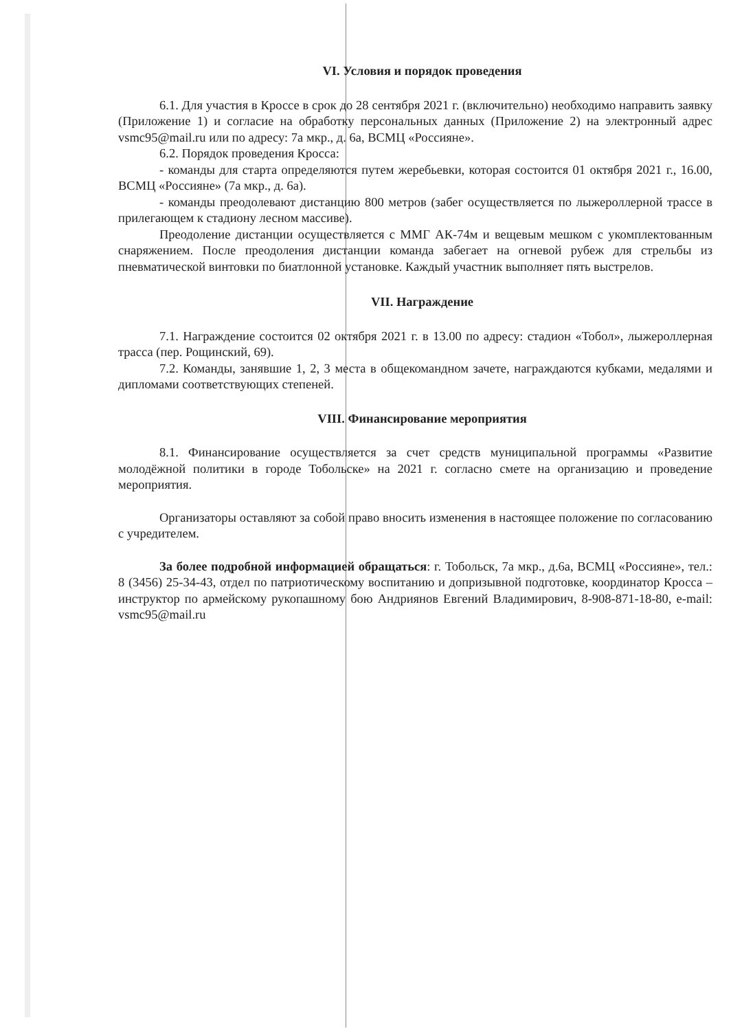VI. Условия и порядок проведения
6.1. Для участия в Кроссе в срок до 28 сентября 2021 г. (включительно) необходимо направить заявку (Приложение 1) и согласие на обработку персональных данных (Приложение 2) на электронный адрес vsmc95@mail.ru или по адресу: 7а мкр., д. 6а, ВСМЦ «Россияне».
6.2. Порядок проведения Кросса:
- команды для старта определяются путем жеребьевки, которая состоится 01 октября 2021 г., 16.00, ВСМЦ «Россияне» (7а мкр., д. 6а).
- команды преодолевают дистанцию 800 метров (забег осуществляется по лыжероллерной трассе в прилегающем к стадиону лесном массиве).
Преодоление дистанции осуществляется с ММГ АК-74м и вещевым мешком с укомплектованным снаряжением. После преодоления дистанции команда забегает на огневой рубеж для стрельбы из пневматической винтовки по биатлонной установке. Каждый участник выполняет пять выстрелов.
VII. Награждение
7.1. Награждение состоится 02 октября 2021 г. в 13.00 по адресу: стадион «Тобол», лыжероллерная трасса (пер. Рощинский, 69).
7.2. Команды, занявшие 1, 2, 3 места в общекомандном зачете, награждаются кубками, медалями и дипломами соответствующих степеней.
VIII. Финансирование мероприятия
8.1. Финансирование осуществляется за счет средств муниципальной программы «Развитие молодёжной политики в городе Тобольске» на 2021 г. согласно смете на организацию и проведение мероприятия.
Организаторы оставляют за собой право вносить изменения в настоящее положение по согласованию с учредителем.
За более подробной информацией обращаться: г. Тобольск, 7а мкр., д.6а, ВСМЦ «Россияне», тел.: 8 (3456) 25-34-43, отдел по патриотическому воспитанию и допризывной подготовке, координатор Кросса – инструктор по армейскому рукопашному бою Андриянов Евгений Владимирович, 8-908-871-18-80, e-mail: vsmc95@mail.ru